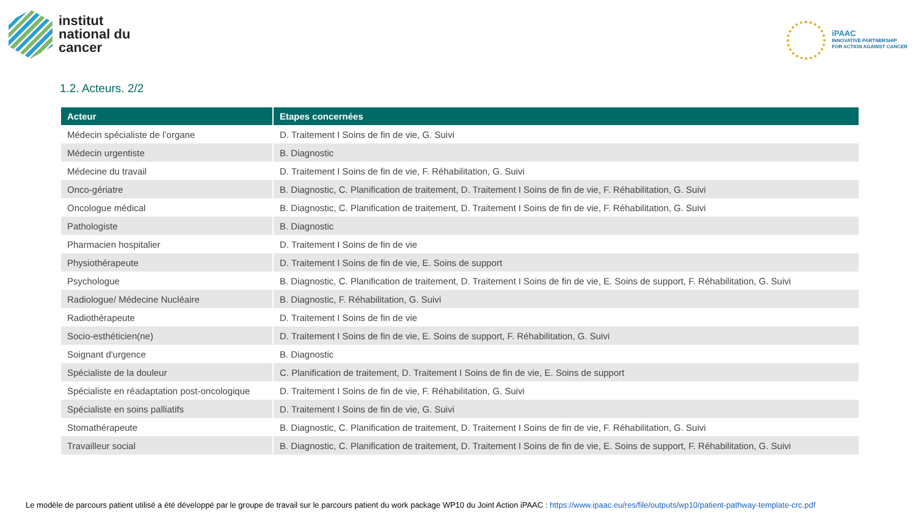institut
national du
cancer
iPAAC
INNOVATIVE PARTNERSHIP
FOR ACTION AGAINST CANCER
1.2. Acteurs. 2/2
| Acteur | Etapes concernées |
| --- | --- |
| Médecin spécialiste de l’organe | D. Traitement I Soins de fin de vie, G. Suivi |
| Médecin urgentiste | B. Diagnostic |
| Médecine du travail | D. Traitement I Soins de fin de vie, F. Réhabilitation, G. Suivi |
| Onco-gériatre | B. Diagnostic, C. Planification de traitement, D. Traitement I Soins de fin de vie, F. Réhabilitation, G. Suivi |
| Oncologue médical | B. Diagnostic, C. Planification de traitement, D. Traitement I Soins de fin de vie, F. Réhabilitation, G. Suivi |
| Pathologiste | B. Diagnostic |
| Pharmacien hospitalier | D. Traitement I Soins de fin de vie |
| Physiothérapeute | D. Traitement I Soins de fin de vie, E. Soins de support |
| Psychologue | B. Diagnostic, C. Planification de traitement, D. Traitement I Soins de fin de vie, E. Soins de support, F. Réhabilitation, G. Suivi |
| Radiologue/ Médecine Nucléaire | B. Diagnostic, F. Réhabilitation, G. Suivi |
| Radiothérapeute | D. Traitement I Soins de fin de vie |
| Socio-esthéticien(ne) | D. Traitement I Soins de fin de vie, E. Soins de support, F. Réhabilitation, G. Suivi |
| Soignant d'urgence | B. Diagnostic |
| Spécialiste de la douleur | C. Planification de traitement, D. Traitement I Soins de fin de vie, E. Soins de support |
| Spécialiste en réadaptation post-oncologique | D. Traitement I Soins de fin de vie, F. Réhabilitation, G. Suivi |
| Spécialiste en soins palliatifs | D. Traitement I Soins de fin de vie, G. Suivi |
| Stomathérapeute | B. Diagnostic, C. Planification de traitement, D. Traitement I Soins de fin de vie, F. Réhabilitation, G. Suivi |
| Travailleur social | B. Diagnostic, C. Planification de traitement, D. Traitement I Soins de fin de vie, E. Soins de support, F. Réhabilitation, G. Suivi |
Le modèle de parcours patient utilisé a été développé par le groupe de travail sur le parcours patient du work package WP10 du Joint Action iPAAC : https://www.ipaac.eu/res/file/outputs/wp10/patient-pathway-template-crc.pdf